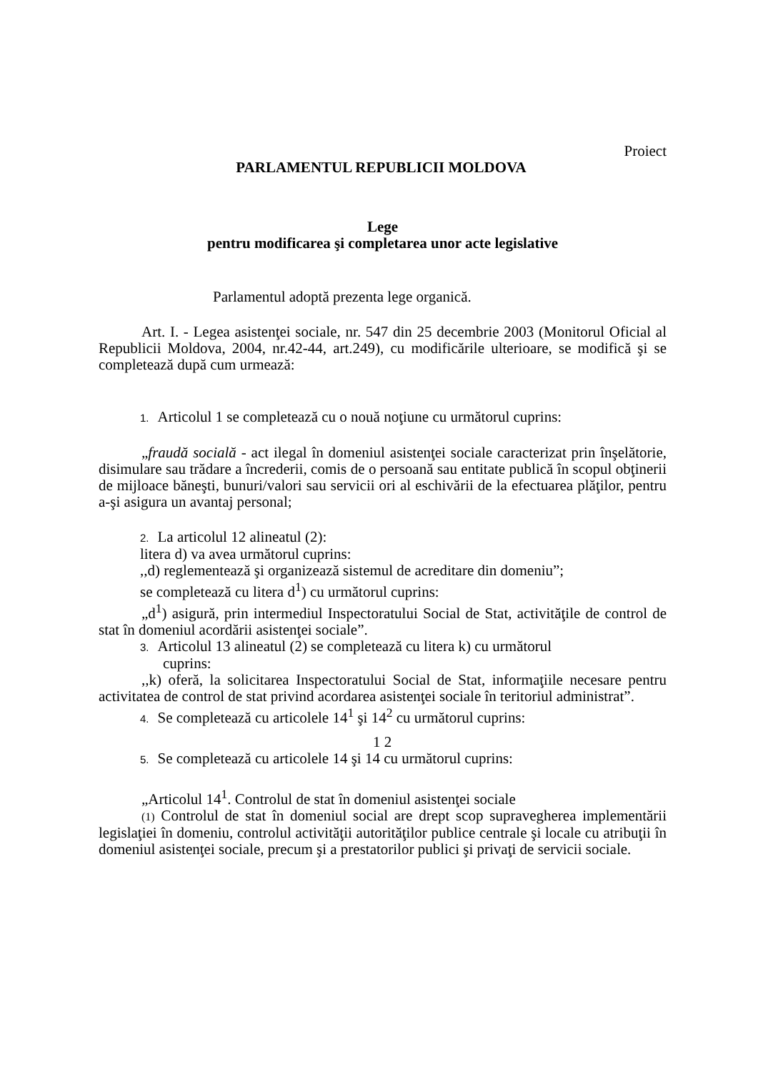Proiect
PARLAMENTUL REPUBLICII MOLDOVA
Lege
pentru modificarea şi completarea unor acte legislative
Parlamentul adoptă prezenta lege organică.
Art. I. - Legea asistenţei sociale, nr. 547 din 25 decembrie 2003 (Monitorul Oficial al Republicii Moldova, 2004, nr.42-44, art.249), cu modificările ulterioare, se modifică şi se completează după cum urmează:
1. Articolul 1 se completează cu o nouă noţiune cu următorul cuprins:
„fraudă socială - act ilegal în domeniul asistenţei sociale caracterizat prin înşelătorie, disimulare sau trădare a încrederii, comis de o persoană sau entitate publică în scopul obţinerii de mijloace băneşti, bunuri/valori sau servicii ori al eschivării de la efectuarea plăţilor, pentru a-şi asigura un avantaj personal;
2. La articolul 12 alineatul (2):
litera d) va avea următorul cuprins:
,,d) reglementează şi organizează sistemul de acreditare din domeniu”;
se completează cu litera d<sup>1</sup>) cu următorul cuprins:
„d<sup>1</sup>) asigură, prin intermediul Inspectoratului Social de Stat, activităţile de control de stat în domeniul acordării asistenţei sociale”.
3. Articolul 13 alineatul (2) se completează cu litera k) cu următorul
cuprins:
,,k) oferă, la solicitarea Inspectoratului Social de Stat, informaţiile necesare pentru activitatea de control de stat privind acordarea asistenţei sociale în teritoriul administrat”.
4. Se completează cu articolele 14<sup>1</sup> şi 14<sup>2</sup> cu următorul cuprins:
1 2
5. Se completează cu articolele 14 şi 14 cu următorul cuprins:
„Articolul 14<sup>1</sup>. Controlul de stat în domeniul asistenţei sociale
(1) Controlul de stat în domeniul social are drept scop supravegherea implementării legislaţiei în domeniu, controlul activităţii autorităţilor publice centrale şi locale cu atribuţii în domeniul asistenţei sociale, precum şi a prestatorilor publici şi privaţi de servicii sociale.